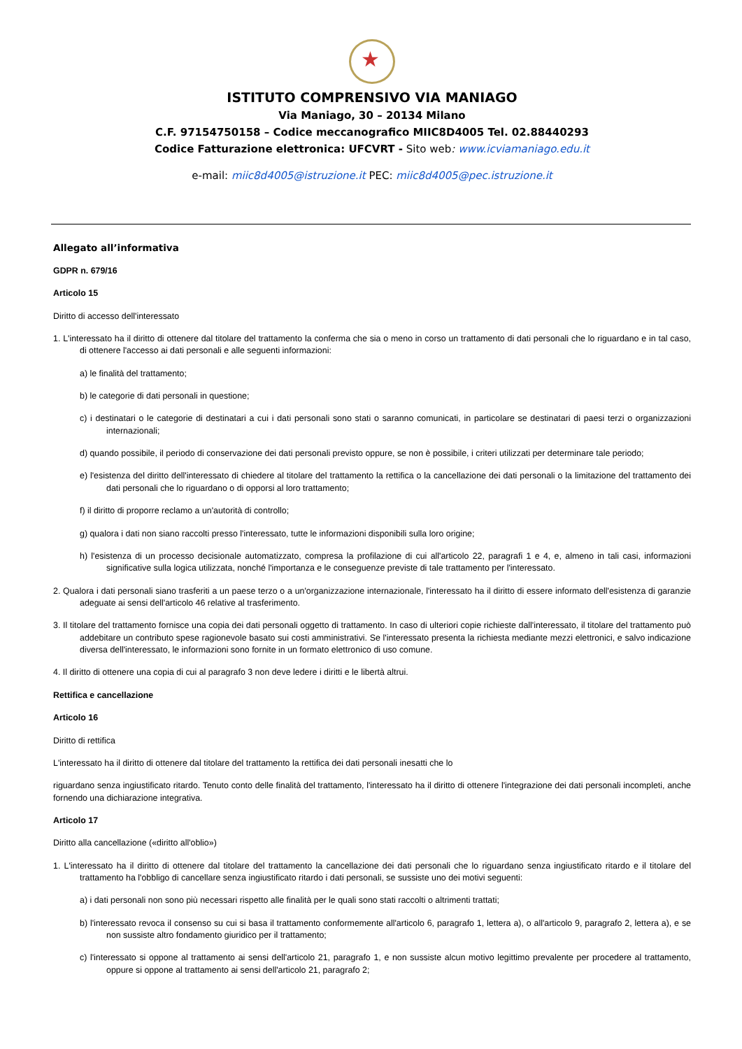★
ISTITUTO COMPRENSIVO VIA MANIAGO
Via Maniago, 30 – 20134 Milano
C.F. 97154750158 – Codice meccanografico MIIC8D4005 Tel. 02.88440293
Codice Fatturazione elettronica: UFCVRT - Sito web: www.icviamaniago.edu.it
e-mail: miic8d4005@istruzione.it PEC: miic8d4005@pec.istruzione.it
Allegato all’informativa
GDPR n. 679/16
Articolo 15
Diritto di accesso dell'interessato
1. L'interessato ha il diritto di ottenere dal titolare del trattamento la conferma che sia o meno in corso un trattamento di dati personali che lo riguardano e in tal caso, di ottenere l'accesso ai dati personali e alle seguenti informazioni:
a) le finalità del trattamento;
b) le categorie di dati personali in questione;
c) i destinatari o le categorie di destinatari a cui i dati personali sono stati o saranno comunicati, in particolare se destinatari di paesi terzi o organizzazioni internazionali;
d) quando possibile, il periodo di conservazione dei dati personali previsto oppure, se non è possibile, i criteri utilizzati per determinare tale periodo;
e) l'esistenza del diritto dell'interessato di chiedere al titolare del trattamento la rettifica o la cancellazione dei dati personali o la limitazione del trattamento dei dati personali che lo riguardano o di opporsi al loro trattamento;
f) il diritto di proporre reclamo a un'autorità di controllo;
g) qualora i dati non siano raccolti presso l'interessato, tutte le informazioni disponibili sulla loro origine;
h) l'esistenza di un processo decisionale automatizzato, compresa la profilazione di cui all'articolo 22, paragrafi 1 e 4, e, almeno in tali casi, informazioni significative sulla logica utilizzata, nonché l'importanza e le conseguenze previste di tale trattamento per l'interessato.
2. Qualora i dati personali siano trasferiti a un paese terzo o a un'organizzazione internazionale, l'interessato ha il diritto di essere informato dell'esistenza di garanzie adeguate ai sensi dell'articolo 46 relative al trasferimento.
3. Il titolare del trattamento fornisce una copia dei dati personali oggetto di trattamento. In caso di ulteriori copie richieste dall'interessato, il titolare del trattamento può addebitare un contributo spese ragionevole basato sui costi amministrativi. Se l'interessato presenta la richiesta mediante mezzi elettronici, e salvo indicazione diversa dell'interessato, le informazioni sono fornite in un formato elettronico di uso comune.
4. Il diritto di ottenere una copia di cui al paragrafo 3 non deve ledere i diritti e le libertà altrui.
Rettifica e cancellazione
Articolo 16
Diritto di rettifica
L'interessato ha il diritto di ottenere dal titolare del trattamento la rettifica dei dati personali inesatti che lo
riguardano senza ingiustificato ritardo. Tenuto conto delle finalità del trattamento, l'interessato ha il diritto di ottenere l'integrazione dei dati personali incompleti, anche fornendo una dichiarazione integrativa.
Articolo 17
Diritto alla cancellazione («diritto all'oblio»)
1. L'interessato ha il diritto di ottenere dal titolare del trattamento la cancellazione dei dati personali che lo riguardano senza ingiustificato ritardo e il titolare del trattamento ha l'obbligo di cancellare senza ingiustificato ritardo i dati personali, se sussiste uno dei motivi seguenti:
a) i dati personali non sono più necessari rispetto alle finalità per le quali sono stati raccolti o altrimenti trattati;
b) l'interessato revoca il consenso su cui si basa il trattamento conformemente all'articolo 6, paragrafo 1, lettera a), o all'articolo 9, paragrafo 2, lettera a), e se non sussiste altro fondamento giuridico per il trattamento;
c) l'interessato si oppone al trattamento ai sensi dell'articolo 21, paragrafo 1, e non sussiste alcun motivo legittimo prevalente per procedere al trattamento, oppure si oppone al trattamento ai sensi dell'articolo 21, paragrafo 2;